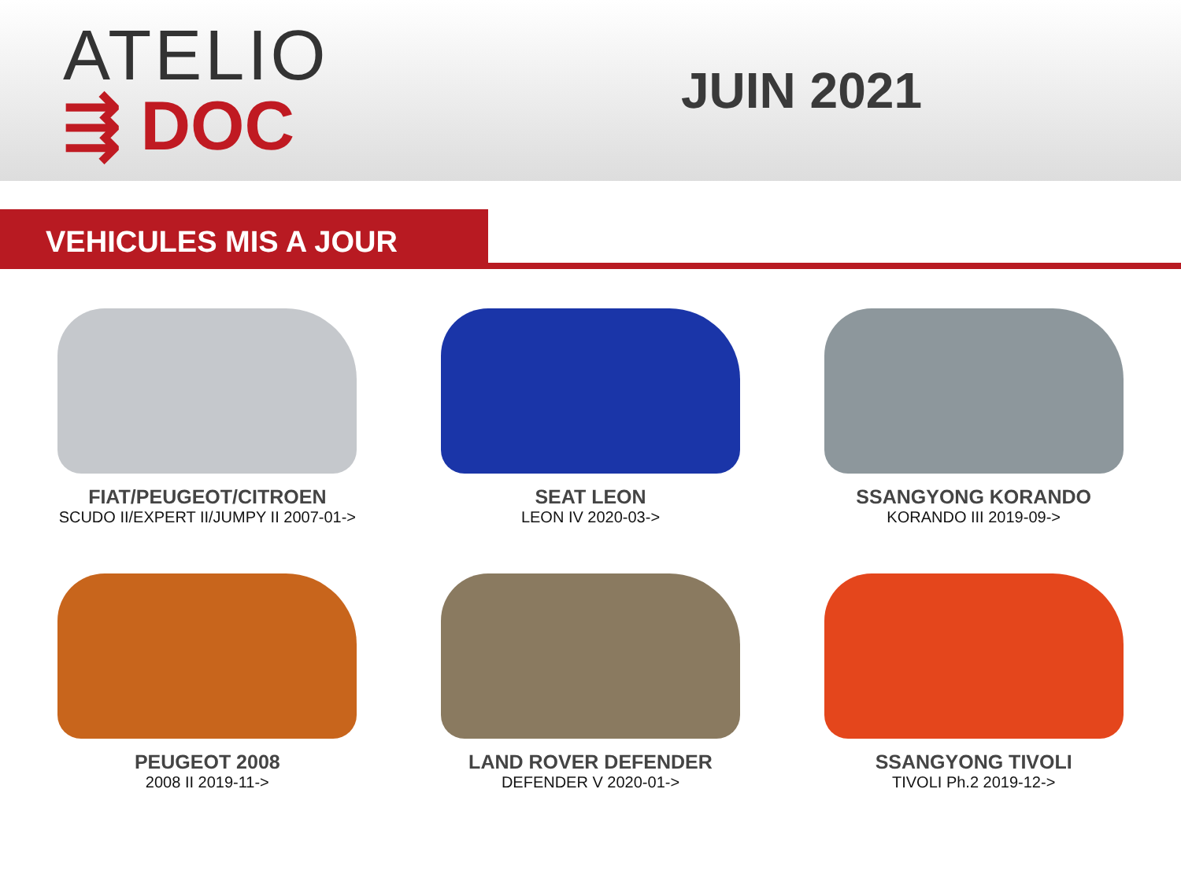ATELIO
⇶ DOC
JUIN 2021
VEHICULES MIS A JOUR
FIAT/PEUGEOT/CITROEN
SCUDO II/EXPERT II/JUMPY II 2007-01->
SEAT LEON
LEON IV 2020-03->
SSANGYONG KORANDO
KORANDO III 2019-09->
PEUGEOT 2008
2008 II 2019-11->
LAND ROVER DEFENDER
DEFENDER V 2020-01->
SSANGYONG TIVOLI
TIVOLI Ph.2 2019-12->